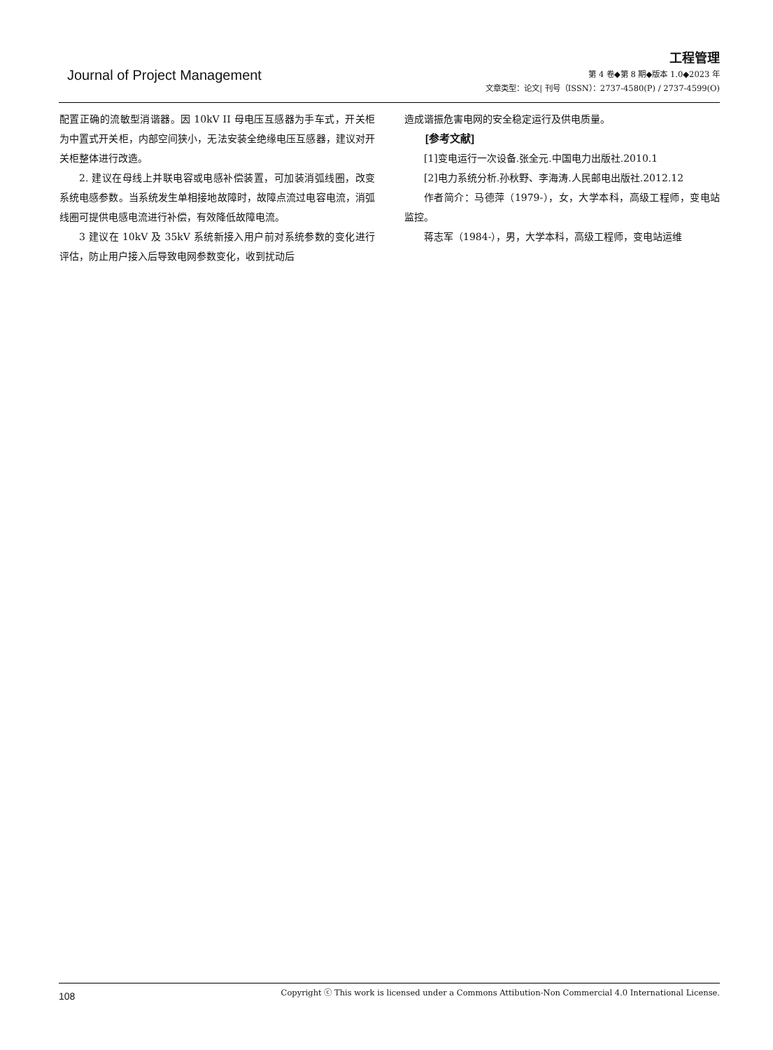Journal of Project Management
工程管理
第 4 卷◆第 8 期◆版本 1.0◆2023 年
文章类型：论文| 刊号（ISSN）：2737-4580(P) / 2737-4599(O)
配置正确的流敏型消谐器。因 10kV II 母电压互感器为手车式，开关柜为中置式开关柜，内部空间狭小，无法安装全绝缘电压互感器，建议对开关柜整体进行改造。
2. 建议在母线上并联电容或电感补偿装置，可加装消弧线圈，改变系统电感参数。当系统发生单相接地故障时，故障点流过电容电流，消弧线圈可提供电感电流进行补偿，有效降低故障电流。
3 建议在 10kV 及 35kV 系统新接入用户前对系统参数的变化进行评估，防止用户接入后导致电网参数变化，收到扰动后
造成谐振危害电网的安全稳定运行及供电质量。
[参考文献]
[1]变电运行一次设备.张全元.中国电力出版社.2010.1
[2]电力系统分析.孙秋野、李海涛.人民邮电出版社.2012.12
作者简介：马德萍（1979-），女，大学本科，高级工程师，变电站监控。
蒋志军（1984-），男，大学本科，高级工程师，变电站运维
108 Copyright ⓒ This work is licensed under a Commons Attibution-Non Commercial 4.0 International License.